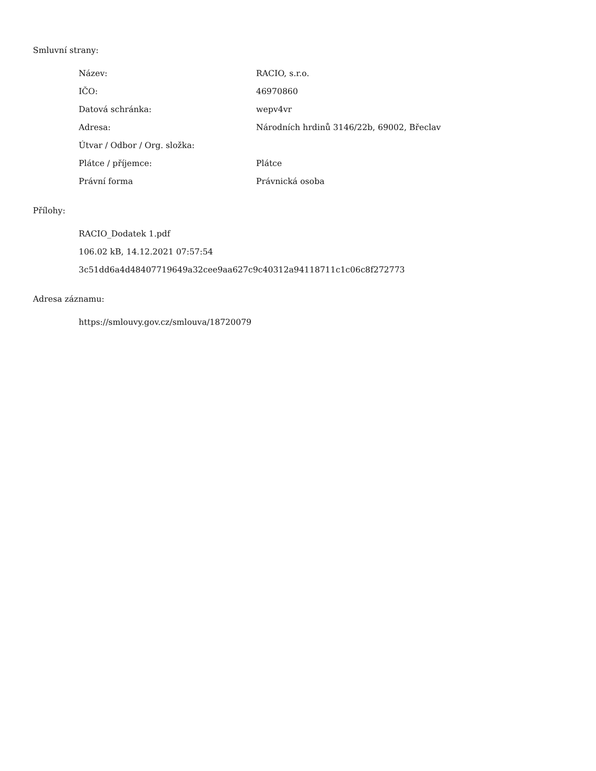Smluvní strany:
| Název: | RACIO, s.r.o. |
| IČO: | 46970860 |
| Datová schránka: | wepv4vr |
| Adresa: | Národních hrdinů 3146/22b, 69002, Břeclav |
| Útvar / Odbor / Org. složka: | |
| Plátce / příjemce: | Plátce |
| Právní forma | Právnická osoba |
Přílohy:
RACIO_Dodatek 1.pdf
106.02 kB, 14.12.2021 07:57:54
3c51dd6a4d48407719649a32cee9aa627c9c40312a94118711c1c06c8f272773
Adresa záznamu:
https://smlouvy.gov.cz/smlouva/18720079